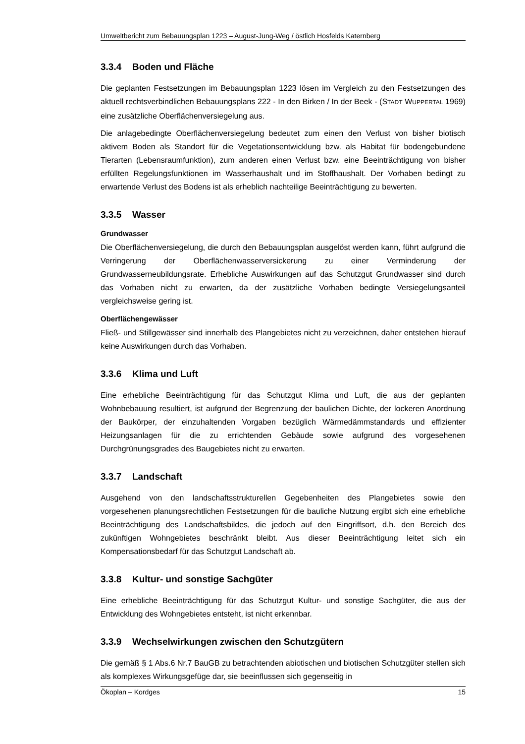Umweltbericht zum Bebauungsplan 1223 – August-Jung-Weg / östlich Hosfelds Katernberg
3.3.4 Boden und Fläche
Die geplanten Festsetzungen im Bebauungsplan 1223 lösen im Vergleich zu den Festsetzungen des aktuell rechtsverbindlichen Bebauungsplans 222 - In den Birken / In der Beek - (STADT WUPPERTAL 1969) eine zusätzliche Oberflächenversiegelung aus.
Die anlagebedingte Oberflächenversiegelung bedeutet zum einen den Verlust von bisher biotisch aktivem Boden als Standort für die Vegetationsentwicklung bzw. als Habitat für bodengebundene Tierarten (Lebensraumfunktion), zum anderen einen Verlust bzw. eine Beeinträchtigung von bisher erfüllten Regelungsfunktionen im Wasserhaushalt und im Stoffhaushalt. Der Vorhaben bedingt zu erwartende Verlust des Bodens ist als erheblich nachteilige Beeinträchtigung zu bewerten.
3.3.5 Wasser
Grundwasser
Die Oberflächenversiegelung, die durch den Bebauungsplan ausgelöst werden kann, führt aufgrund die Verringerung der Oberflächenwasserversickerung zu einer Verminderung der Grundwasserneubildungsrate. Erhebliche Auswirkungen auf das Schutzgut Grundwasser sind durch das Vorhaben nicht zu erwarten, da der zusätzliche Vorhaben bedingte Versiegelungsanteil vergleichsweise gering ist.
Oberflächengewässer
Fließ- und Stillgewässer sind innerhalb des Plangebietes nicht zu verzeichnen, daher entstehen hierauf keine Auswirkungen durch das Vorhaben.
3.3.6 Klima und Luft
Eine erhebliche Beeinträchtigung für das Schutzgut Klima und Luft, die aus der geplanten Wohnbebauung resultiert, ist aufgrund der Begrenzung der baulichen Dichte, der lockeren Anordnung der Baukörper, der einzuhaltenden Vorgaben bezüglich Wärmedämmstandards und effizienter Heizungsanlagen für die zu errichtenden Gebäude sowie aufgrund des vorgesehenen Durchgrünungsgrades des Baugebietes nicht zu erwarten.
3.3.7 Landschaft
Ausgehend von den landschaftsstrukturellen Gegebenheiten des Plangebietes sowie den vorgesehenen planungsrechtlichen Festsetzungen für die bauliche Nutzung ergibt sich eine erhebliche Beeinträchtigung des Landschaftsbildes, die jedoch auf den Eingriffsort, d.h. den Bereich des zukünftigen Wohngebietes beschränkt bleibt. Aus dieser Beeinträchtigung leitet sich ein Kompensationsbedarf für das Schutzgut Landschaft ab.
3.3.8 Kultur- und sonstige Sachgüter
Eine erhebliche Beeinträchtigung für das Schutzgut Kultur- und sonstige Sachgüter, die aus der Entwicklung des Wohngebietes entsteht, ist nicht erkennbar.
3.3.9 Wechselwirkungen zwischen den Schutzgütern
Die gemäß § 1 Abs.6 Nr.7 BauGB zu betrachtenden abiotischen und biotischen Schutzgüter stellen sich als komplexes Wirkungsgefüge dar, sie beeinflussen sich gegenseitig in
Ökoplan – Kordges 15